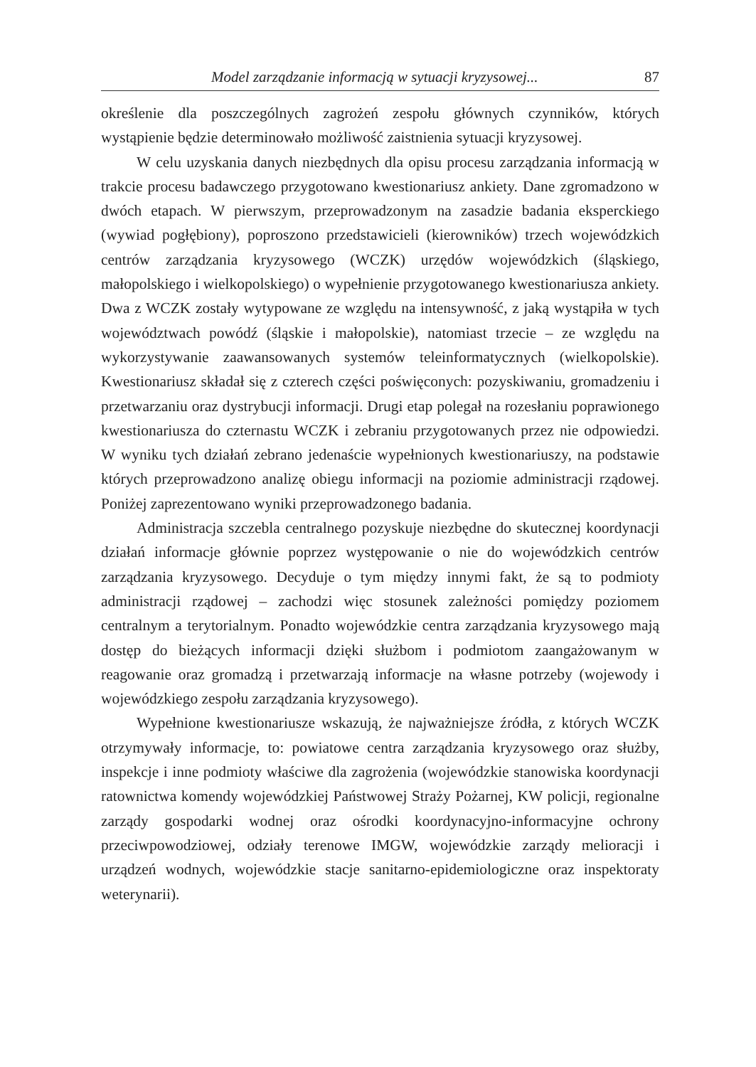Model zarządzanie informacją w sytuacji kryzysowej... 87
określenie dla poszczególnych zagrożeń zespołu głównych czynników, których wystąpienie będzie determinowało możliwość zaistnienia sytuacji kryzysowej.
W celu uzyskania danych niezbędnych dla opisu procesu zarządzania informacją w trakcie procesu badawczego przygotowano kwestionariusz ankiety. Dane zgromadzono w dwóch etapach. W pierwszym, przeprowadzonym na zasadzie badania eksperckiego (wywiad pogłębiony), poproszono przedstawicieli (kierowników) trzech wojewódzkich centrów zarządzania kryzysowego (WCZK) urzędów wojewódzkich (śląskiego, małopolskiego i wielkopolskiego) o wypełnienie przygotowanego kwestionariusza ankiety. Dwa z WCZK zostały wytypowane ze względu na intensywność, z jaką wystąpiła w tych województwach powódź (śląskie i małopolskie), natomiast trzecie – ze względu na wykorzystywanie zaawansowanych systemów teleinformatycznych (wielkopolskie). Kwestionariusz składał się z czterech części poświęconych: pozyskiwaniu, gromadzeniu i przetwarzaniu oraz dystrybucji informacji. Drugi etap polegał na rozesłaniu poprawionego kwestionariusza do czternastu WCZK i zebraniu przygotowanych przez nie odpowiedzi. W wyniku tych działań zebrano jedenaście wypełnionych kwestionariuszy, na podstawie których przeprowadzono analizę obiegu informacji na poziomie administracji rządowej. Poniżej zaprezentowano wyniki przeprowadzonego badania.
Administracja szczebla centralnego pozyskuje niezbędne do skutecznej koordynacji działań informacje głównie poprzez występowanie o nie do wojewódzkich centrów zarządzania kryzysowego. Decyduje o tym między innymi fakt, że są to podmioty administracji rządowej – zachodzi więc stosunek zależności pomiędzy poziomem centralnym a terytorialnym. Ponadto wojewódzkie centra zarządzania kryzysowego mają dostęp do bieżących informacji dzięki służbom i podmiotom zaangażowanym w reagowanie oraz gromadzą i przetwarzają informacje na własne potrzeby (wojewody i wojewódzkiego zespołu zarządzania kryzysowego).
Wypełnione kwestionariusze wskazują, że najważniejsze źródła, z których WCZK otrzymywały informacje, to: powiatowe centra zarządzania kryzysowego oraz służby, inspekcje i inne podmioty właściwe dla zagrożenia (wojewódzkie stanowiska koordynacji ratownictwa komendy wojewódzkiej Państwowej Straży Pożarnej, KW policji, regionalne zarządy gospodarki wodnej oraz ośrodki koordynacyjno-informacyjne ochrony przeciwpowodziowej, odziały terenowe IMGW, wojewódzkie zarządy melioracji i urządzeń wodnych, wojewódzkie stacje sanitarno-epidemiologiczne oraz inspektoraty weterynarii).